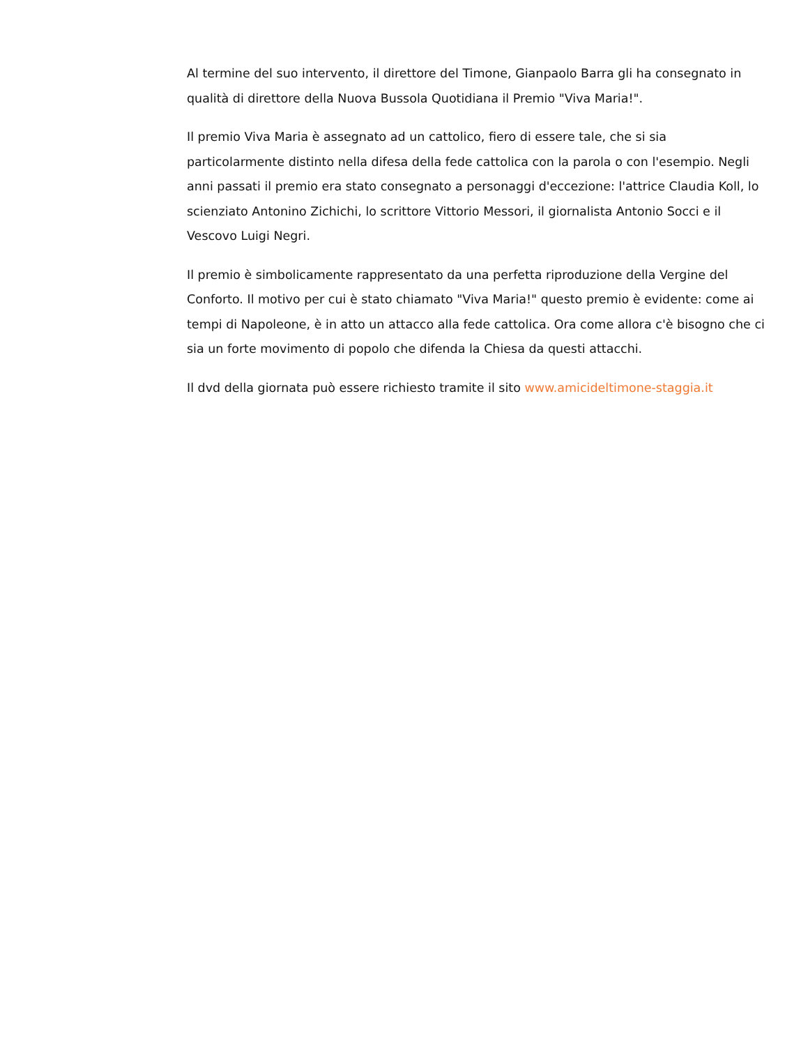Al termine del suo intervento, il direttore del Timone, Gianpaolo Barra gli ha consegnato in qualità di direttore della Nuova Bussola Quotidiana il Premio "Viva Maria!".
Il premio Viva Maria è assegnato ad un cattolico, fiero di essere tale, che si sia particolarmente distinto nella difesa della fede cattolica con la parola o con l'esempio. Negli anni passati il premio era stato consegnato a personaggi d'eccezione: l'attrice Claudia Koll, lo scienziato Antonino Zichichi, lo scrittore Vittorio Messori, il giornalista Antonio Socci e il Vescovo Luigi Negri.
Il premio è simbolicamente rappresentato da una perfetta riproduzione della Vergine del Conforto. Il motivo per cui è stato chiamato "Viva Maria!" questo premio è evidente: come ai tempi di Napoleone, è in atto un attacco alla fede cattolica. Ora come allora c'è bisogno che ci sia un forte movimento di popolo che difenda la Chiesa da questi attacchi.
Il dvd della giornata può essere richiesto tramite il sito www.amicideltimone-staggia.it